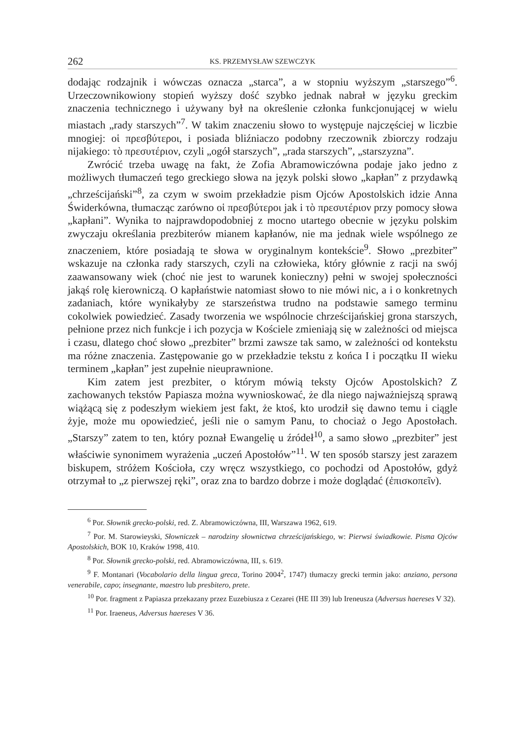262 KS. PRZEMYSŁAW SZEWCZYK
dodając rodzajnik i wówczas oznacza „starca”, a w stopniu wyższym „starszego”<sup>6</sup>. Urzeczownikowiony stopień wyższy dość szybko jednak nabrał w języku greckim znaczenia technicznego i używany był na określenie członka funkcjonującej w wielu miastach „rady starszych”<sup>7</sup>. W takim znaczeniu słowo to występuje najczęściej w liczbie mnogiej: οἱ πρεσβύτεροι, i posiada bliźniaczo podobny rzeczownik zbiorczy rodzaju nijakiego: τὸ πρεσυτέριον, czyli „ogół starszych”, „rada starszych”, „starszyzna”.
Zwrócić trzeba uwagę na fakt, że Zofia Abramowiczówna podaje jako jedno z możliwych tłumaczeń tego greckiego słowa na język polski słowo „kapłan” z przydawką „chrześcijański”<sup>8</sup>, za czym w swoim przekładzie pism Ojców Apostolskich idzie Anna Świderkówna, tłumacząc zarówno οἱ πρεσβύτεροι jak i τὸ πρεσυτέριον przy pomocy słowa „kapłani”. Wynika to najprawdopodobniej z mocno utartego obecnie w języku polskim zwyczaju określania prezbiterów mianem kapłanów, nie ma jednak wiele wspólnego ze znaczeniem, które posiadają te słowa w oryginalnym kontekście<sup>9</sup>. Słowo „prezbiter” wskazuje na członka rady starszych, czyli na człowieka, który głównie z racji na swój zaawansowany wiek (choć nie jest to warunek konieczny) pełni w swojej społeczności jakąś rolę kierowniczą. O kapłaństwie natomiast słowo to nie mówi nic, a i o konkretnych zadaniach, które wynikałyby ze starszeństwa trudno na podstawie samego terminu cokolwiek powiedzieć. Zasady tworzenia we wspólnocie chrześcijańskiej grona starszych, pełnione przez nich funkcje i ich pozycja w Kościele zmieniają się w zależności od miejsca i czasu, dlatego choć słowo „prezbiter” brzmi zawsze tak samo, w zależności od kontekstu ma różne znaczenia. Zastępowanie go w przekładzie tekstu z końca I i początku II wieku terminem „kapłan” jest zupełnie nieuprawnione.
Kim zatem jest prezbiter, o którym mówią teksty Ojców Apostolskich? Z zachowanych tekstów Papiasza można wywnioskować, że dla niego najważniejszą sprawą wiążącą się z podeszłym wiekiem jest fakt, że ktoś, kto urodził się dawno temu i ciągle żyje, może mu opowiedzieć, jeśli nie o samym Panu, to chociaż o Jego Apostołach. „Starszy” zatem to ten, który poznał Ewangelię u źródeł<sup>10</sup>, a samo słowo „prezbiter” jest właściwie synonimem wyrażenia „uczeń Apostołów”<sup>11</sup>. W ten sposób starszy jest zarazem biskupem, stróżem Kościoła, czy wręcz wszystkiego, co pochodzi od Apostołów, gdyż otrzymał to „z pierwszej ręki”, oraz zna to bardzo dobrze i może doglądać (ἐπισκοπεῖν).
<sup>6</sup> Por. Słownik grecko-polski, red. Z. Abramowiczówna, III, Warszawa 1962, 619.
<sup>7</sup> Por. M. Starowieyski, Słowniczek – narodziny słownictwa chrześcijańskiego, w: Pierwsi świadkowie. Pisma Ojców Apostolskich, BOK 10, Kraków 1998, 410.
<sup>8</sup> Por. Słownik grecko-polski, red. Abramowiczówna, III, s. 619.
<sup>9</sup> F. Montanari (Vocabolario della lingua greca, Torino 2004<sup>2</sup>, 1747) tłumaczy grecki termin jako: anziano, persona venerabile, capo; insegnante, maestro lub presbitero, prete.
<sup>10</sup> Por. fragment z Papiasza przekazany przez Euzebiusza z Cezarei (HE III 39) lub Ireneusza (Adversus haereses V 32).
<sup>11</sup> Por. Iraeneus, Adversus haereses V 36.